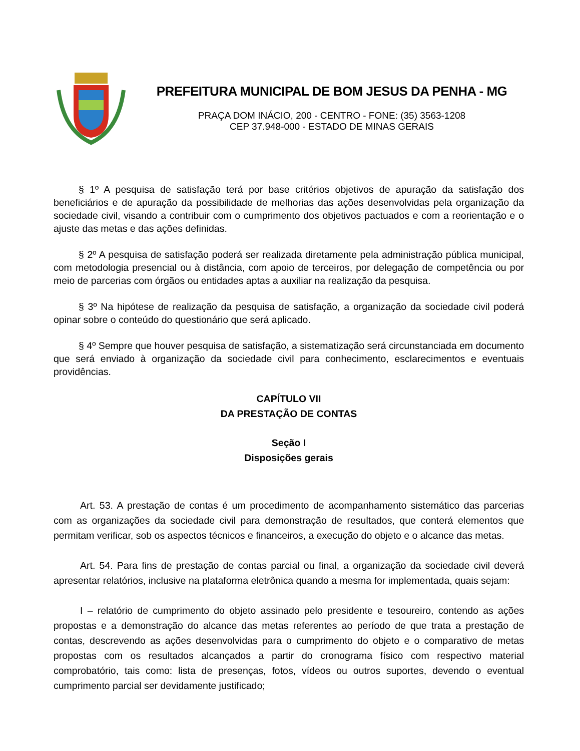PREFEITURA MUNICIPAL DE BOM JESUS DA PENHA - MG
PRAÇA DOM INÁCIO, 200 - CENTRO - FONE: (35) 3563-1208
CEP 37.948-000 - ESTADO DE MINAS GERAIS
§ 1º A pesquisa de satisfação terá por base critérios objetivos de apuração da satisfação dos beneficiários e de apuração da possibilidade de melhorias das ações desenvolvidas pela organização da sociedade civil, visando a contribuir com o cumprimento dos objetivos pactuados e com a reorientação e o ajuste das metas e das ações definidas.
§ 2º A pesquisa de satisfação poderá ser realizada diretamente pela administração pública municipal, com metodologia presencial ou à distância, com apoio de terceiros, por delegação de competência ou por meio de parcerias com órgãos ou entidades aptas a auxiliar na realização da pesquisa.
§ 3º Na hipótese de realização da pesquisa de satisfação, a organização da sociedade civil poderá opinar sobre o conteúdo do questionário que será aplicado.
§ 4º Sempre que houver pesquisa de satisfação, a sistematização será circunstanciada em documento que será enviado à organização da sociedade civil para conhecimento, esclarecimentos e eventuais providências.
CAPÍTULO VII
DA PRESTAÇÃO DE CONTAS
Seção I
Disposições gerais
Art. 53. A prestação de contas é um procedimento de acompanhamento sistemático das parcerias com as organizações da sociedade civil para demonstração de resultados, que conterá elementos que permitam verificar, sob os aspectos técnicos e financeiros, a execução do objeto e o alcance das metas.
Art. 54. Para fins de prestação de contas parcial ou final, a organização da sociedade civil deverá apresentar relatórios, inclusive na plataforma eletrônica quando a mesma for implementada, quais sejam:
I – relatório de cumprimento do objeto assinado pelo presidente e tesoureiro, contendo as ações propostas e a demonstração do alcance das metas referentes ao período de que trata a prestação de contas, descrevendo as ações desenvolvidas para o cumprimento do objeto e o comparativo de metas propostas com os resultados alcançados a partir do cronograma físico com respectivo material comprobatório, tais como: lista de presenças, fotos, vídeos ou outros suportes, devendo o eventual cumprimento parcial ser devidamente justificado;